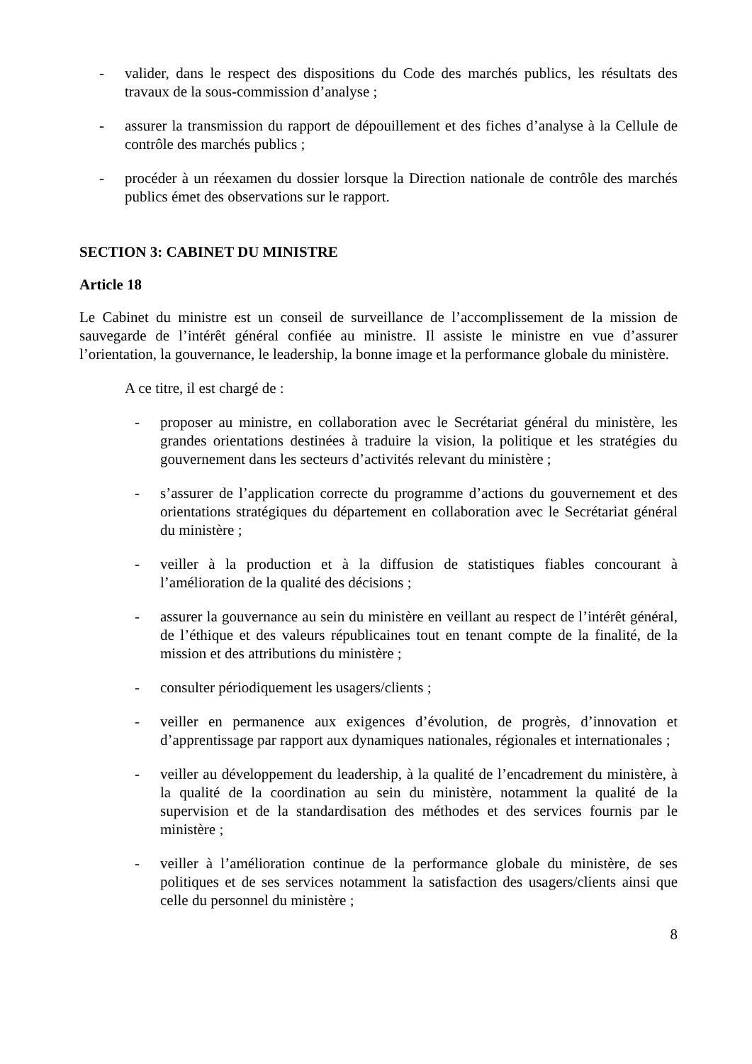- valider, dans le respect des dispositions du Code des marchés publics, les résultats des travaux de la sous-commission d’analyse ;
- assurer la transmission du rapport de dépouillement et des fiches d’analyse à la Cellule de contrôle des marchés publics ;
- procéder à un réexamen du dossier lorsque la Direction nationale de contrôle des marchés publics émet des observations sur le rapport.
SECTION 3: CABINET DU MINISTRE
Article 18
Le Cabinet du ministre est un conseil de surveillance de l’accomplissement de la mission de sauvegarde de l’intérêt général confiée au ministre. Il assiste le ministre en vue d’assurer l’orientation, la gouvernance, le leadership, la bonne image et la performance globale du ministère.
A ce titre, il est chargé de :
- proposer au ministre, en collaboration avec le Secrétariat général du ministère, les grandes orientations destinées à traduire la vision, la politique et les stratégies du gouvernement dans les secteurs d’activités relevant du ministère ;
- s’assurer de l’application correcte du programme d’actions du gouvernement et des orientations stratégiques du département en collaboration avec le Secrétariat général du ministère ;
- veiller à la production et à la diffusion de statistiques fiables concourant à l’amélioration de la qualité des décisions ;
- assurer la gouvernance au sein du ministère en veillant au respect de l’intérêt général, de l’éthique et des valeurs républicaines tout en tenant compte de la finalité, de la mission et des attributions du ministère ;
- consulter périodiquement les usagers/clients ;
- veiller en permanence aux exigences d’évolution, de progrès, d’innovation et d’apprentissage par rapport aux dynamiques nationales, régionales et internationales ;
- veiller au développement du leadership, à la qualité de l’encadrement du ministère, à la qualité de la coordination au sein du ministère, notamment la qualité de la supervision et de la standardisation des méthodes et des services fournis par le ministère ;
- veiller à l’amélioration continue de la performance globale du ministère, de ses politiques et de ses services notamment la satisfaction des usagers/clients ainsi que celle du personnel du ministère ;
8